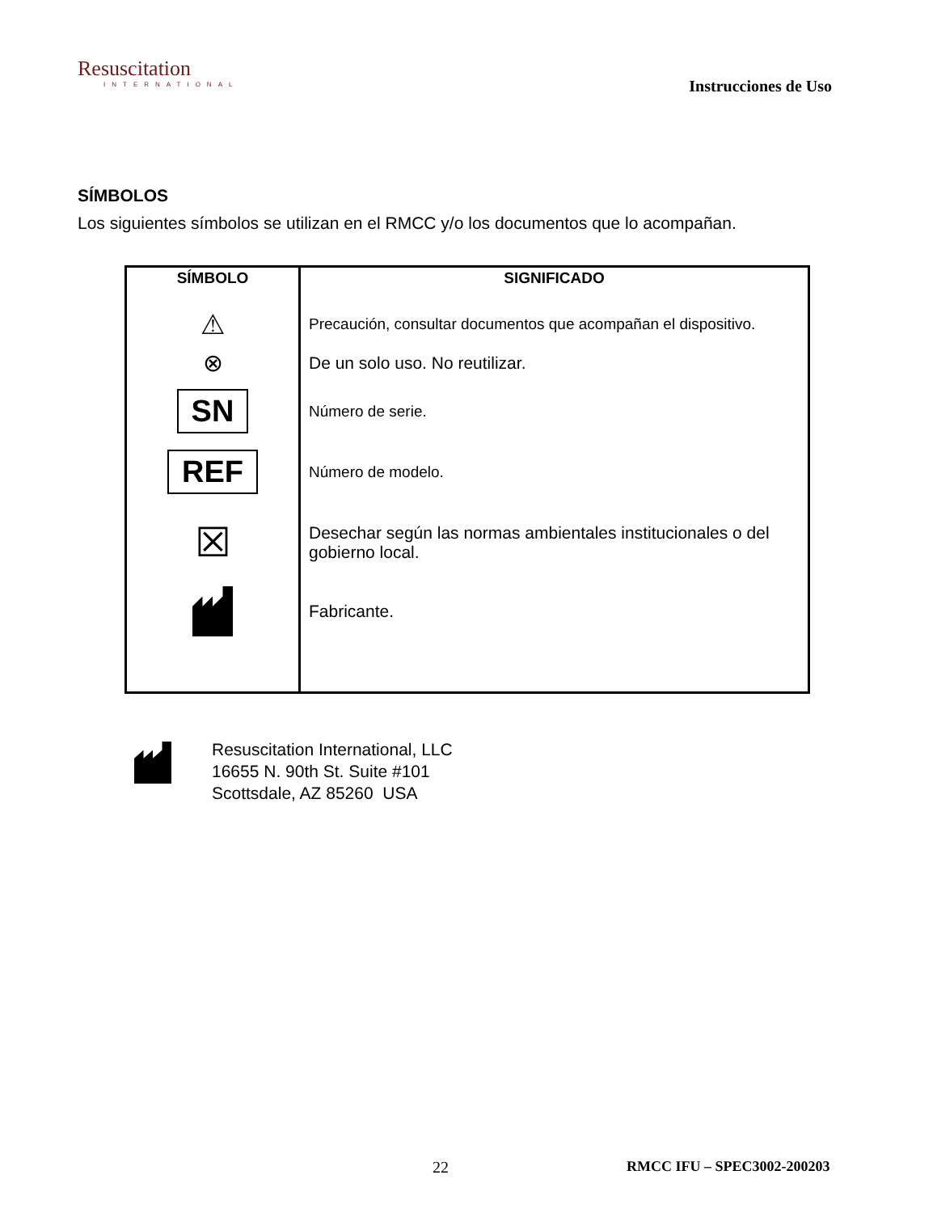Resuscitation
INTERNATIONAL
Instrucciones de Uso
SÍMBOLOS
Los siguientes símbolos se utilizan en el RMCC y/o los documentos que lo acompañan.
| SÍMBOLO | SIGNIFICADO |
| --- | --- |
| ⚠ ⊗ SN REF ☒ | Precaución, consultar documentos que acompañan el dispositivo. De un solo uso. No reutilizar. Número de serie. Número de modelo. Desechar según las normas ambientales institucionales o del gobierno local. Fabricante. |
Resuscitation International, LLC
16655 N. 90th St. Suite #101
Scottsdale, AZ 85260 USA
22 RMCC IFU – SPEC3002-200203